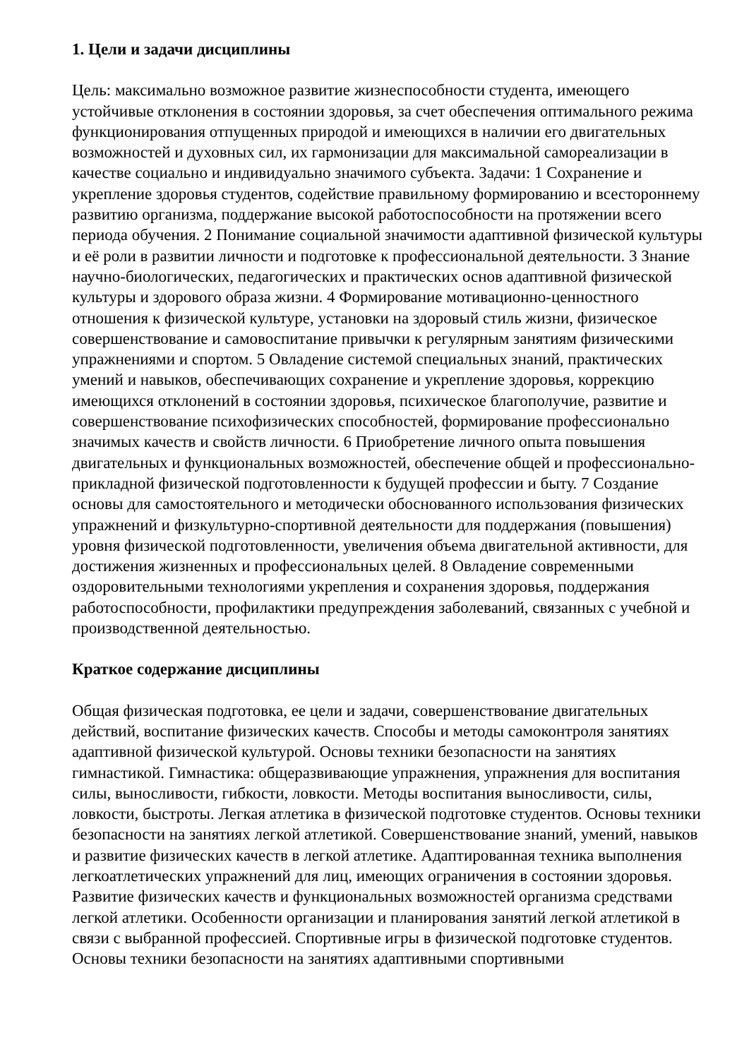1. Цели и задачи дисциплины
Цель: максимально возможное развитие жизнеспособности студента, имеющего устойчивые отклонения в состоянии здоровья, за счет обеспечения оптимального режима функционирования отпущенных природой и имеющихся в наличии его двигательных возможностей и духовных сил, их гармонизации для максимальной самореализации в качестве социально и индивидуально значимого субъекта. Задачи: 1 Сохранение и укрепление здоровья студентов, содействие правильному формированию и всестороннему развитию организма, поддержание высокой работоспособности на протяжении всего периода обучения. 2 Понимание социальной значимости адаптивной физической культуры и её роли в развитии личности и подготовке к профессиональной деятельности. 3 Знание научно-биологических, педагогических и практических основ адаптивной физической культуры и здорового образа жизни. 4 Формирование мотивационно-ценностного отношения к физической культуре, установки на здоровый стиль жизни, физическое совершенствование и самовоспитание привычки к регулярным занятиям физическими упражнениями и спортом. 5 Овладение системой специальных знаний, практических умений и навыков, обеспечивающих сохранение и укрепление здоровья, коррекцию имеющихся отклонений в состоянии здоровья, психическое благополучие, развитие и совершенствование психофизических способностей, формирование профессионально значимых качеств и свойств личности. 6 Приобретение личного опыта повышения двигательных и функциональных возможностей, обеспечение общей и профессионально-прикладной физической подготовленности к будущей профессии и быту. 7 Создание основы для самостоятельного и методически обоснованного использования физических упражнений и физкультурно-спортивной деятельности для поддержания (повышения) уровня физической подготовленности, увеличения объема двигательной активности, для достижения жизненных и профессиональных целей. 8 Овладение современными оздоровительными технологиями укрепления и сохранения здоровья, поддержания работоспособности, профилактики предупреждения заболеваний, связанных с учебной и производственной деятельностью.
Краткое содержание дисциплины
Общая физическая подготовка, ее цели и задачи, совершенствование двигательных действий, воспитание физических качеств. Способы и методы самоконтроля занятиях адаптивной физической культурой. Основы техники безопасности на занятиях гимнастикой. Гимнастика: общеразвивающие упражнения, упражнения для воспитания силы, выносливости, гибкости, ловкости. Методы воспитания выносливости, силы, ловкости, быстроты. Легкая атлетика в физической подготовке студентов. Основы техники безопасности на занятиях легкой атлетикой. Совершенствование знаний, умений, навыков и развитие физических качеств в легкой атлетике. Адаптированная техника выполнения легкоатлетических упражнений для лиц, имеющих ограничения в состоянии здоровья. Развитие физических качеств и функциональных возможностей организма средствами легкой атлетики. Особенности организации и планирования занятий легкой атлетикой в связи с выбранной профессией. Спортивные игры в физической подготовке студентов. Основы техники безопасности на занятиях адаптивными спортивными